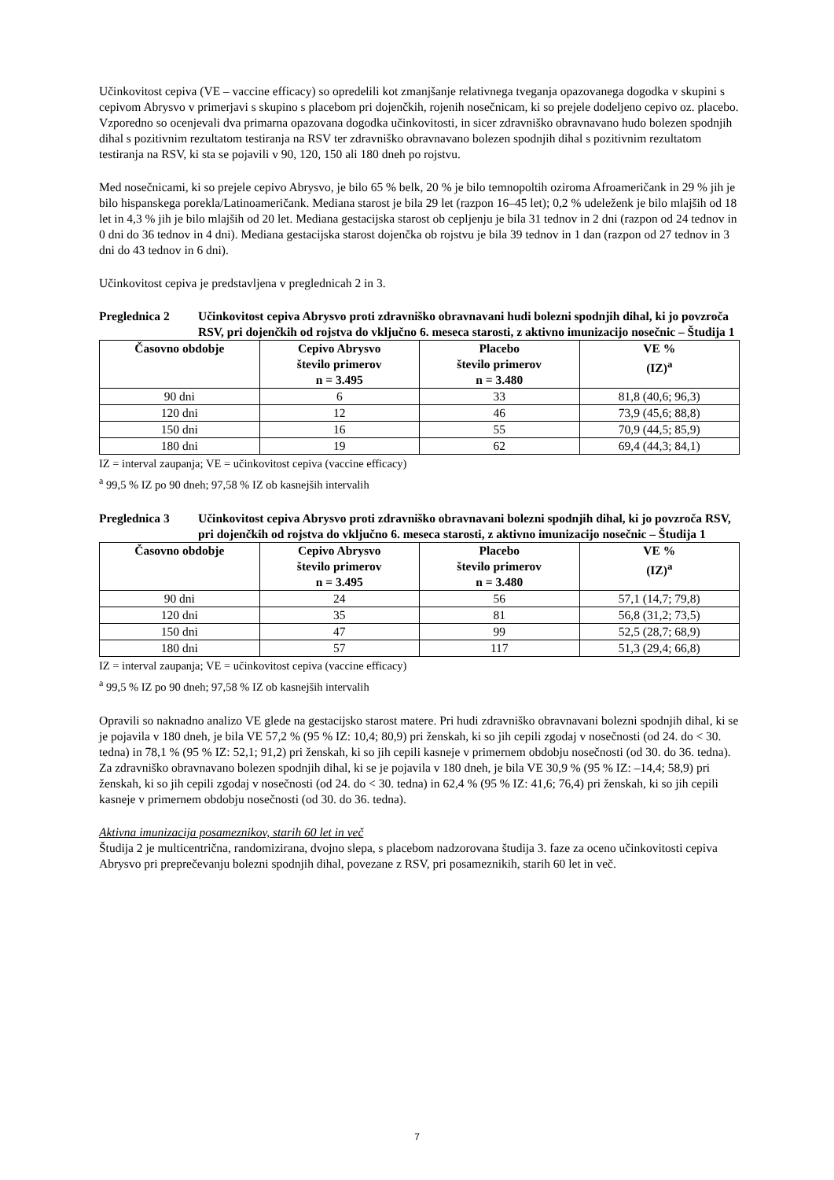Učinkovitost cepiva (VE – vaccine efficacy) so opredelili kot zmanjšanje relativnega tveganja opazovanega dogodka v skupini s cepivom Abrysvo v primerjavi s skupino s placebom pri dojenčkih, rojenih nosečnicam, ki so prejele dodeljeno cepivo oz. placebo. Vzporedno so ocenjevali dva primarna opazovana dogodka učinkovitosti, in sicer zdravniško obravnavano hudo bolezen spodnjih dihal s pozitivnim rezultatom testiranja na RSV ter zdravniško obravnavano bolezen spodnjih dihal s pozitivnim rezultatom testiranja na RSV, ki sta se pojavili v 90, 120, 150 ali 180 dneh po rojstvu.
Med nosečnicami, ki so prejele cepivo Abrysvo, je bilo 65 % belk, 20 % je bilo temnopoltih oziroma Afroameričank in 29 % jih je bilo hispanskega porekla/Latinoameričank. Mediana starost je bila 29 let (razpon 16–45 let); 0,2 % udeleženk je bilo mlajših od 18 let in 4,3 % jih je bilo mlajših od 20 let. Mediana gestacijska starost ob cepljenju je bila 31 tednov in 2 dni (razpon od 24 tednov in 0 dni do 36 tednov in 4 dni). Mediana gestacijska starost dojenčka ob rojstvu je bila 39 tednov in 1 dan (razpon od 27 tednov in 3 dni do 43 tednov in 6 dni).
Učinkovitost cepiva je predstavljena v preglednicah 2 in 3.
Preglednica 2 Učinkovitost cepiva Abrysvo proti zdravniško obravnavani hudi bolezni spodnjih dihal, ki jo povzroča RSV, pri dojenčkih od rojstva do vključno 6. meseca starosti, z aktivno imunizacijo nosečnic – Študija 1
| Časovno obdobje | Cepivo Abrysvo število primerov n = 3.495 | Placebo število primerov n = 3.480 | VE % (IZ)<sup>a</sup> |
| --- | --- | --- | --- |
| 90 dni | 6 | 33 | 81,8 (40,6; 96,3) |
| 120 dni | 12 | 46 | 73,9 (45,6; 88,8) |
| 150 dni | 16 | 55 | 70,9 (44,5; 85,9) |
| 180 dni | 19 | 62 | 69,4 (44,3; 84,1) |
IZ = interval zaupanja; VE = učinkovitost cepiva (vaccine efficacy)
<sup>a</sup> 99,5 % IZ po 90 dneh; 97,58 % IZ ob kasnejših intervalih
Preglednica 3 Učinkovitost cepiva Abrysvo proti zdravniško obravnavani bolezni spodnjih dihal, ki jo povzroča RSV, pri dojenčkih od rojstva do vključno 6. meseca starosti, z aktivno imunizacijo nosečnic – Študija 1
| Časovno obdobje | Cepivo Abrysvo število primerov n = 3.495 | Placebo število primerov n = 3.480 | VE % (IZ)<sup>a</sup> |
| --- | --- | --- | --- |
| 90 dni | 24 | 56 | 57,1 (14,7; 79,8) |
| 120 dni | 35 | 81 | 56,8 (31,2; 73,5) |
| 150 dni | 47 | 99 | 52,5 (28,7; 68,9) |
| 180 dni | 57 | 117 | 51,3 (29,4; 66,8) |
IZ = interval zaupanja; VE = učinkovitost cepiva (vaccine efficacy)
<sup>a</sup> 99,5 % IZ po 90 dneh; 97,58 % IZ ob kasnejših intervalih
Opravili so naknadno analizo VE glede na gestacijsko starost matere. Pri hudi zdravniško obravnavani bolezni spodnjih dihal, ki se je pojavila v 180 dneh, je bila VE 57,2 % (95 % IZ: 10,4; 80,9) pri ženskah, ki so jih cepili zgodaj v nosečnosti (od 24. do < 30. tedna) in 78,1 % (95 % IZ: 52,1; 91,2) pri ženskah, ki so jih cepili kasneje v primernem obdobju nosečnosti (od 30. do 36. tedna). Za zdravniško obravnavano bolezen spodnjih dihal, ki se je pojavila v 180 dneh, je bila VE 30,9 % (95 % IZ: –14,4; 58,9) pri ženskah, ki so jih cepili zgodaj v nosečnosti (od 24. do < 30. tedna) in 62,4 % (95 % IZ: 41,6; 76,4) pri ženskah, ki so jih cepili kasneje v primernem obdobju nosečnosti (od 30. do 36. tedna).
Aktivna imunizacija posameznikov, starih 60 let in več
Študija 2 je multicentrična, randomizirana, dvojno slepa, s placebom nadzorovana študija 3. faze za oceno učinkovitosti cepiva Abrysvo pri preprečevanju bolezni spodnjih dihal, povezane z RSV, pri posameznikih, starih 60 let in več.
7